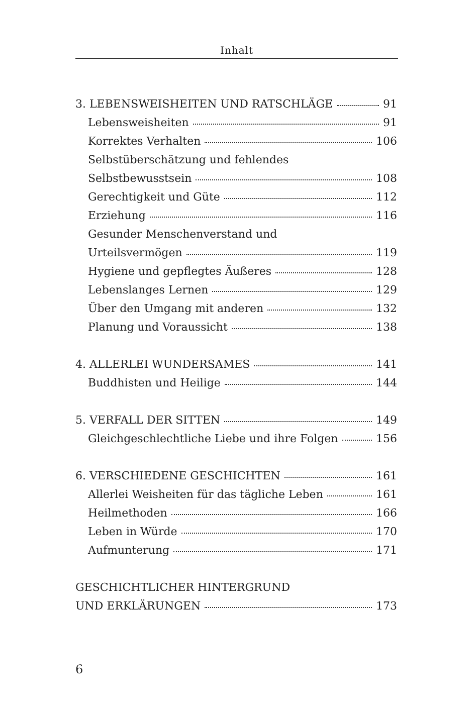Inhalt
3. LEBENSWEISHEITEN UND RATSCHLÄGE 91
Lebensweisheiten 91
Korrektes Verhalten 106
Selbstüberschätzung und fehlendes
Selbstbewusstsein 108
Gerechtigkeit und Güte 112
Erziehung 116
Gesunder Menschenverstand und
Urteilsvermögen 119
Hygiene und gepflegtes Äußeres 128
Lebenslanges Lernen 129
Über den Umgang mit anderen 132
Planung und Voraussicht 138
4. ALLERLEI WUNDERSAMES 141
Buddhisten und Heilige 144
5. VERFALL DER SITTEN 149
Gleichgeschlechtliche Liebe und ihre Folgen 156
6. VERSCHIEDENE GESCHICHTEN 161
Allerlei Weisheiten für das tägliche Leben 161
Heilmethoden 166
Leben in Würde 170
Aufmunterung 171
GESCHICHTLICHER HINTERGRUND
UND ERKLÄRUNGEN 173
6